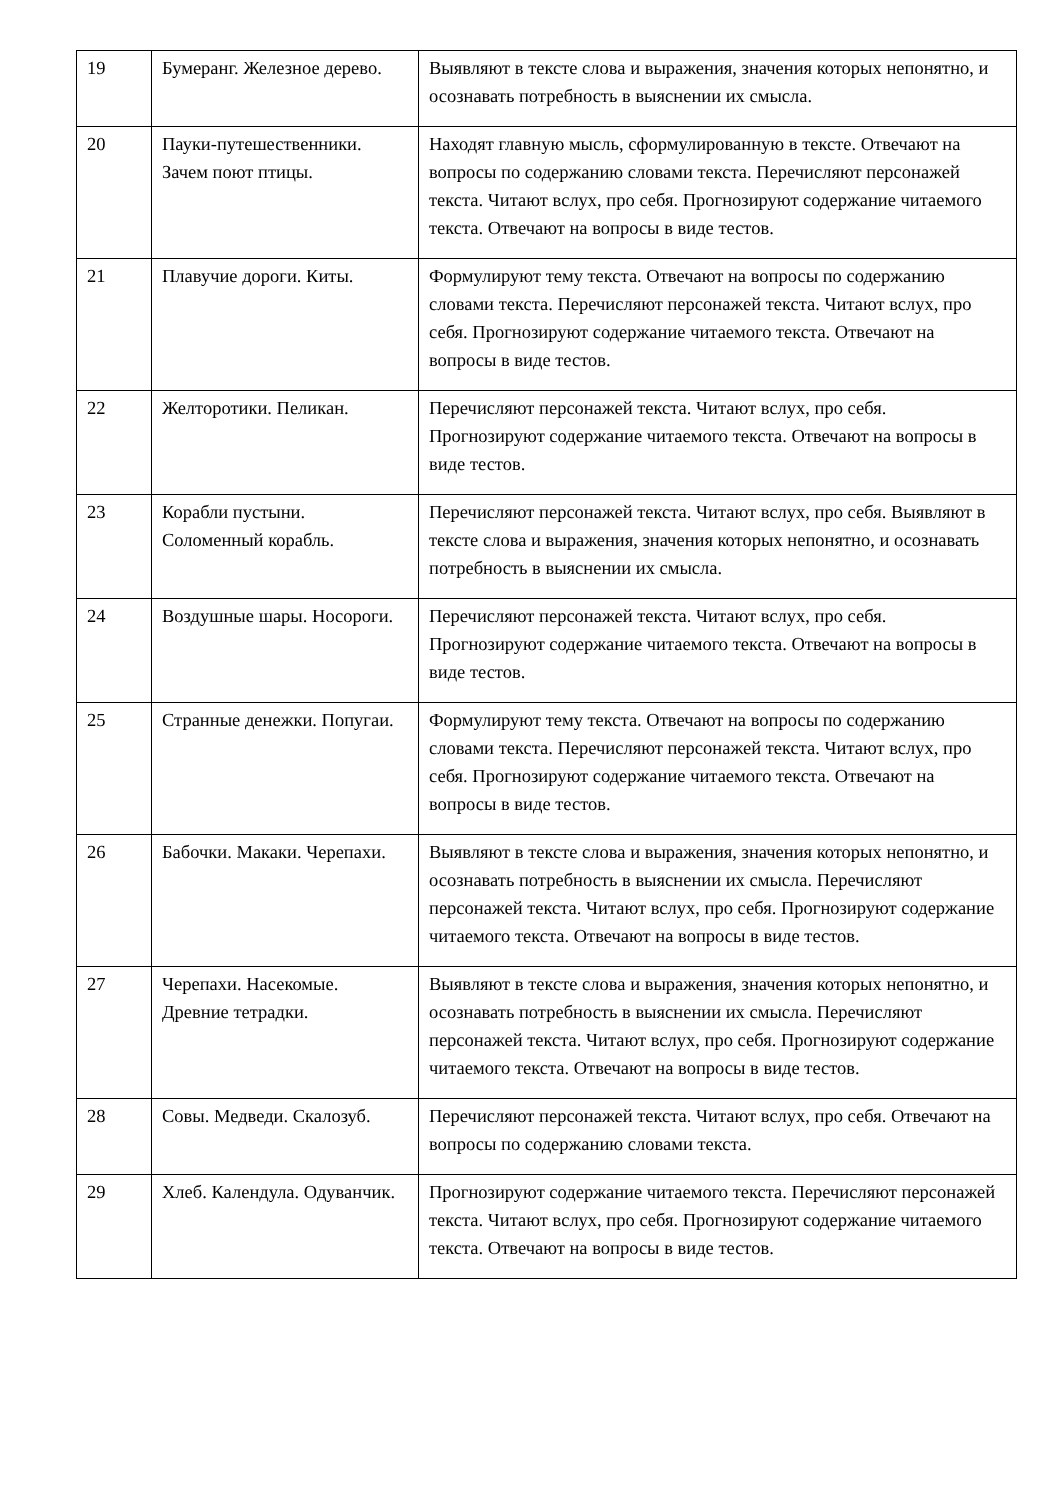| 19 | Бумеранг. Железное дерево. | Выявляют в тексте слова и выражения, значения которых непонятно, и осознавать потребность в выяснении их смысла. |
| 20 | Пауки-путешественники. Зачем поют птицы. | Находят главную мысль, сформулированную в тексте. Отвечают на вопросы по содержанию словами текста. Перечисляют персонажей текста. Читают вслух, про себя. Прогнозируют содержание читаемого текста. Отвечают на вопросы в виде тестов. |
| 21 | Плавучие дороги. Киты. | Формулируют тему текста. Отвечают на вопросы по содержанию словами текста. Перечисляют персонажей текста. Читают вслух, про себя. Прогнозируют содержание читаемого текста. Отвечают на вопросы в виде тестов. |
| 22 | Желторотики. Пеликан. | Перечисляют персонажей текста. Читают вслух, про себя. Прогнозируют содержание читаемого текста. Отвечают на вопросы в виде тестов. |
| 23 | Корабли пустыни. Соломенный корабль. | Перечисляют персонажей текста. Читают вслух, про себя. Выявляют в тексте слова и выражения, значения которых непонятно, и осознавать потребность в выяснении их смысла. |
| 24 | Воздушные шары. Носороги. | Перечисляют персонажей текста. Читают вслух, про себя. Прогнозируют содержание читаемого текста. Отвечают на вопросы в виде тестов. |
| 25 | Странные денежки. Попугаи. | Формулируют тему текста. Отвечают на вопросы по содержанию словами текста. Перечисляют персонажей текста. Читают вслух, про себя. Прогнозируют содержание читаемого текста. Отвечают на вопросы в виде тестов. |
| 26 | Бабочки. Макаки. Черепахи. | Выявляют в тексте слова и выражения, значения которых непонятно, и осознавать потребность в выяснении их смысла. Перечисляют персонажей текста. Читают вслух, про себя. Прогнозируют содержание читаемого текста. Отвечают на вопросы в виде тестов. |
| 27 | Черепахи. Насекомые. Древние тетрадки. | Выявляют в тексте слова и выражения, значения которых непонятно, и осознавать потребность в выяснении их смысла. Перечисляют персонажей текста. Читают вслух, про себя. Прогнозируют содержание читаемого текста. Отвечают на вопросы в виде тестов. |
| 28 | Совы. Медведи. Скалозуб. | Перечисляют персонажей текста. Читают вслух, про себя. Отвечают на вопросы по содержанию словами текста. |
| 29 | Хлеб. Календула. Одуванчик. | Прогнозируют содержание читаемого текста. Перечисляют персонажей текста. Читают вслух, про себя. Прогнозируют содержание читаемого текста. Отвечают на вопросы в виде тестов. |